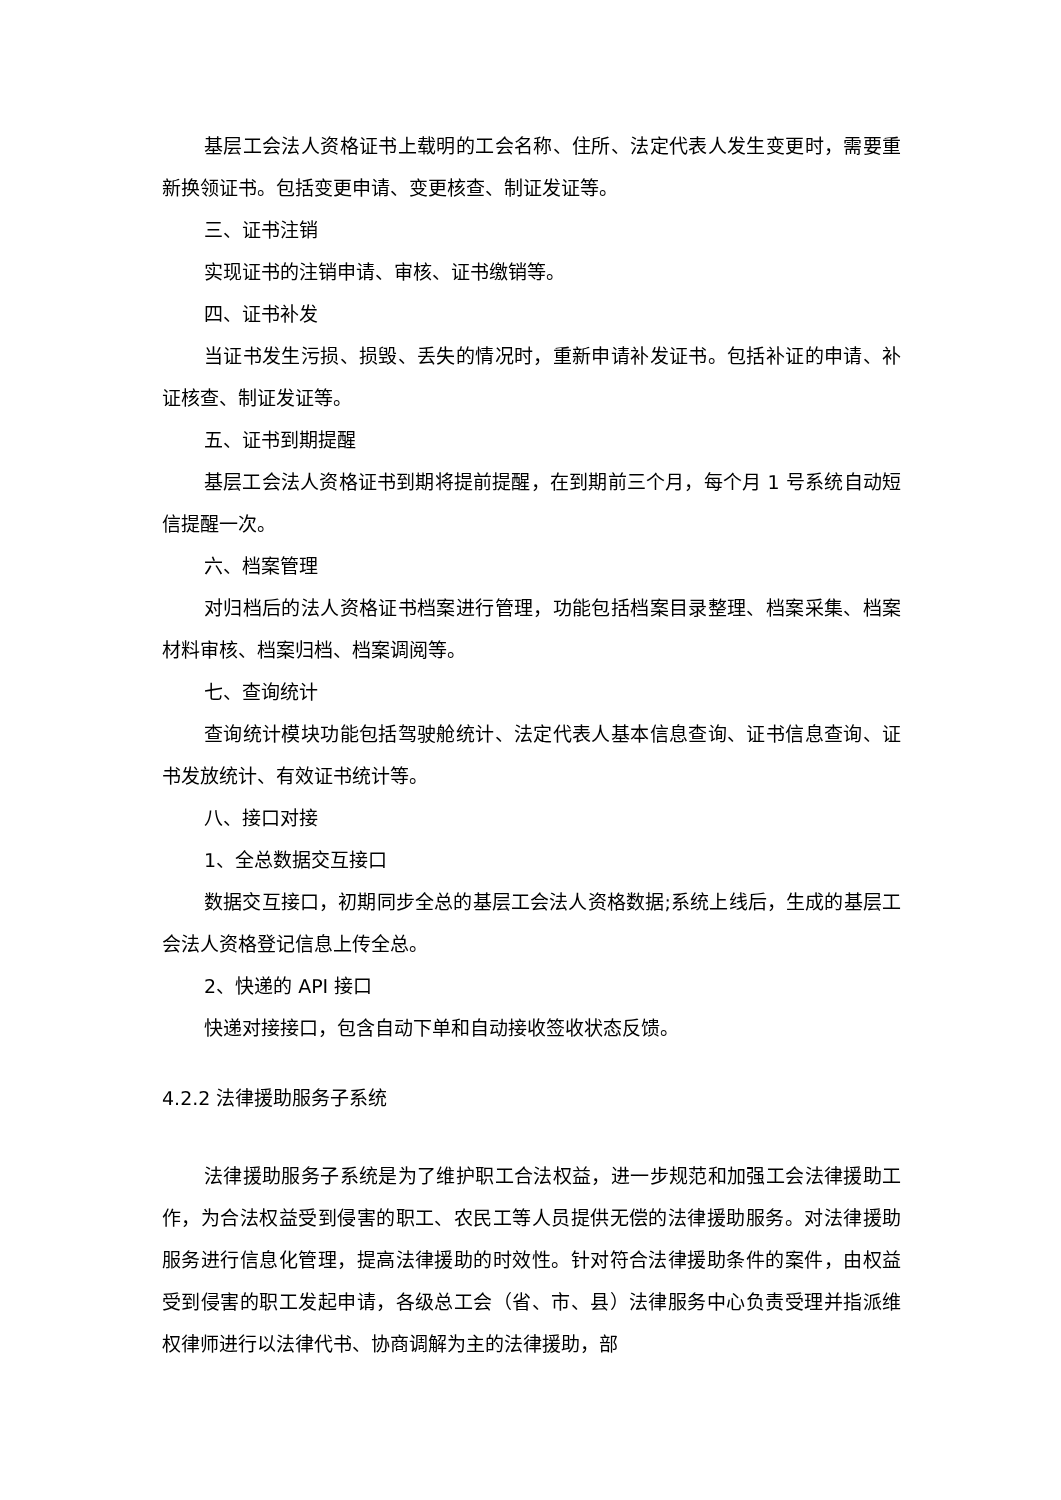基层工会法人资格证书上载明的工会名称、住所、法定代表人发生变更时，需要重新换领证书。包括变更申请、变更核查、制证发证等。
三、证书注销
实现证书的注销申请、审核、证书缴销等。
四、证书补发
当证书发生污损、损毁、丢失的情况时，重新申请补发证书。包括补证的申请、补证核查、制证发证等。
五、证书到期提醒
基层工会法人资格证书到期将提前提醒，在到期前三个月，每个月 1 号系统自动短信提醒一次。
六、档案管理
对归档后的法人资格证书档案进行管理，功能包括档案目录整理、档案采集、档案材料审核、档案归档、档案调阅等。
七、查询统计
查询统计模块功能包括驾驶舱统计、法定代表人基本信息查询、证书信息查询、证书发放统计、有效证书统计等。
八、接口对接
1、全总数据交互接口
数据交互接口，初期同步全总的基层工会法人资格数据;系统上线后，生成的基层工会法人资格登记信息上传全总。
2、快递的 API 接口
快递对接接口，包含自动下单和自动接收签收状态反馈。
4.2.2 法律援助服务子系统
法律援助服务子系统是为了维护职工合法权益，进一步规范和加强工会法律援助工作，为合法权益受到侵害的职工、农民工等人员提供无偿的法律援助服务。对法律援助服务进行信息化管理，提高法律援助的时效性。针对符合法律援助条件的案件，由权益受到侵害的职工发起申请，各级总工会（省、市、县）法律服务中心负责受理并指派维权律师进行以法律代书、协商调解为主的法律援助，部